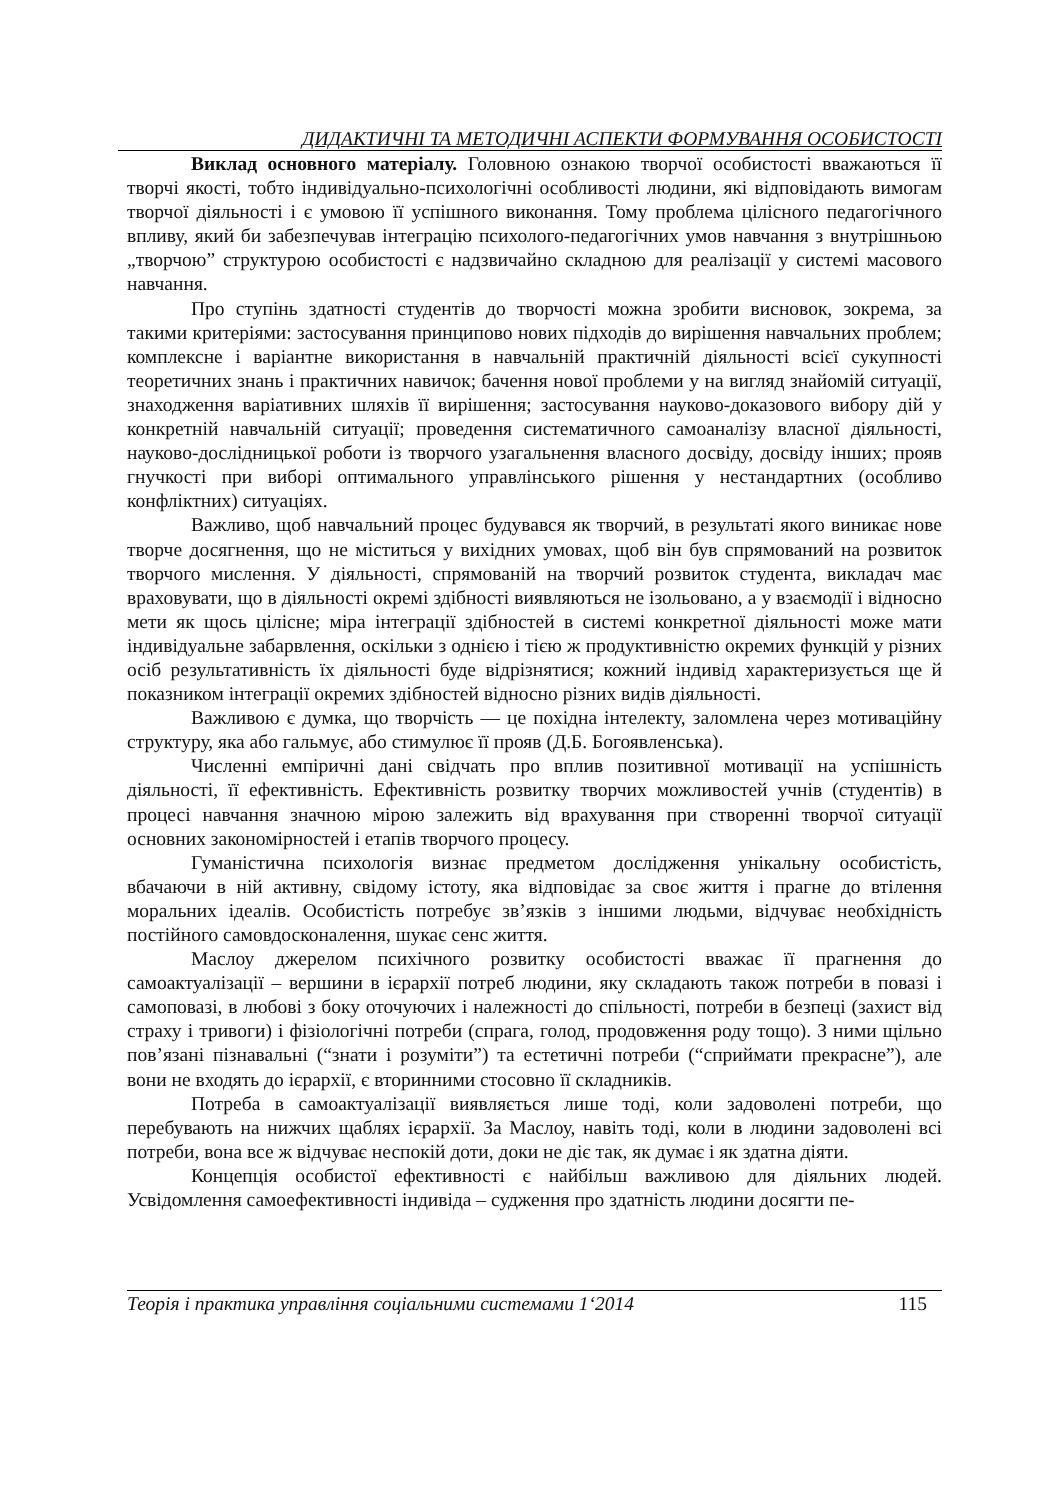ДИДАКТИЧНІ ТА МЕТОДИЧНІ АСПЕКТИ ФОРМУВАННЯ ОСОБИСТОСТІ
Виклад основного матеріалу. Головною ознакою творчої особистості вважаються її творчі якості, тобто індивідуально-психологічні особливості людини, які відповідають вимогам творчої діяльності і є умовою її успішного виконання. Тому проблема цілісного педагогічного впливу, який би забезпечував інтеграцію психолого-педагогічних умов навчання з внутрішньою „творчою” структурою особистості є надзвичайно складною для реалізації у системі масового навчання.
Про ступінь здатності студентів до творчості можна зробити висновок, зокрема, за такими критеріями: застосування принципово нових підходів до вирішення навчальних проблем; комплексне і варіантне використання в навчальній практичній діяльності всієї сукупності теоретичних знань і практичних навичок; бачення нової проблеми у на вигляд знайомій ситуації, знаходження варіативних шляхів її вирішення; застосування науково-доказового вибору дій у конкретній навчальній ситуації; проведення систематичного самоаналізу власної діяльності, науково-дослідницької роботи із творчого узагальнення власного досвіду, досвіду інших; прояв гнучкості при виборі оптимального управлінського рішення у нестандартних (особливо конфліктних) ситуаціях.
Важливо, щоб навчальний процес будувався як творчий, в результаті якого виникає нове творче досягнення, що не міститься у вихідних умовах, щоб він був спрямований на розвиток творчого мислення. У діяльності, спрямованій на творчий розвиток студента, викладач має враховувати, що в діяльності окремі здібності виявляються не ізольовано, а у взаємодії і відносно мети як щось цілісне; міра інтеграції здібностей в системі конкретної діяльності може мати індивідуальне забарвлення, оскільки з однією і тією ж продуктивністю окремих функцій у різних осіб результативність їх діяльності буде відрізнятися; кожний індивід характеризується ще й показником інтеграції окремих здібностей відносно різних видів діяльності.
Важливою є думка, що творчість — це похідна інтелекту, заломлена через мотиваційну структуру, яка або гальмує, або стимулює її прояв (Д.Б. Богоявленська).
Численні емпіричні дані свідчать про вплив позитивної мотивації на успішність діяльності, її ефективність. Ефективність розвитку творчих можливостей учнів (студентів) в процесі навчання значною мірою залежить від врахування при створенні творчої ситуації основних закономірностей і етапів творчого процесу.
Гуманістична психологія визнає предметом дослідження унікальну особистість, вбачаючи в ній активну, свідому істоту, яка відповідає за своє життя і прагне до втілення моральних ідеалів. Особистість потребує зв’язків з іншими людьми, відчуває необхідність постійного самовдосконалення, шукає сенс життя.
Маслоу джерелом психічного розвитку особистості вважає її прагнення до самоактуалізації – вершини в ієрархії потреб людини, яку складають також потреби в повазі і самоповазі, в любові з боку оточуючих і належності до спільності, потреби в безпеці (захист від страху і тривоги) і фізіологічні потреби (спрага, голод, продовження роду тощо). З ними щільно пов’язані пізнавальні (“знати і розуміти”) та естетичні потреби (“сприймати прекрасне”), але вони не входять до ієрархії, є вторинними стосовно її складників.
Потреба в самоактуалізації виявляється лише тоді, коли задоволені потреби, що перебувають на нижчих щаблях ієрархії. За Маслоу, навіть тоді, коли в людини задоволені всі потреби, вона все ж відчуває неспокій доти, доки не діє так, як думає і як здатна діяти.
Концепція особистої ефективності є найбільш важливою для діяльних людей. Усвідомлення самоефективності індивіда – судження про здатність людини досягти пе-
Теорія і практика управління соціальними системами 1‘2014 115